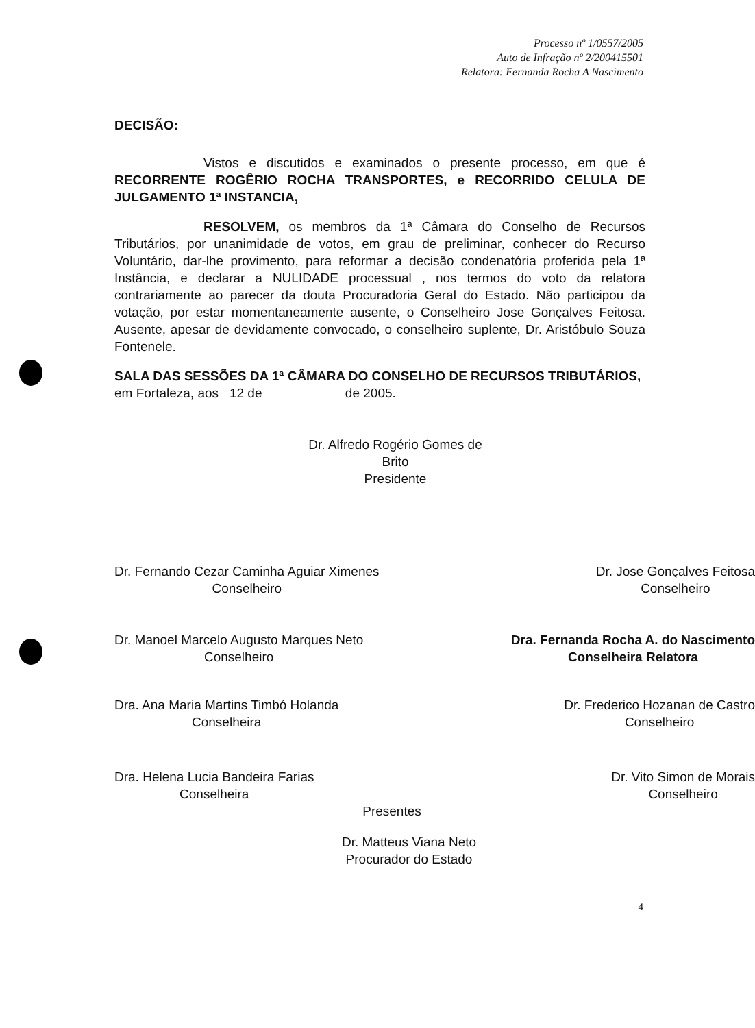Processo nº 1/0557/2005
Auto de Infração nº 2/200415501
Relatora: Fernanda Rocha A Nascimento
DECISÃO:
Vistos e discutidos e examinados o presente processo, em que é RECORRENTE ROGÊRIO ROCHA TRANSPORTES, e RECORRIDO CELULA DE JULGAMENTO 1ª INSTANCIA,
RESOLVEM, os membros da 1ª Câmara do Conselho de Recursos Tributários, por unanimidade de votos, em grau de preliminar, conhecer do Recurso Voluntário, dar-lhe provimento, para reformar a decisão condenatória proferida pela 1ª Instância, e declarar a NULIDADE processual , nos termos do voto da relatora contrariamente ao parecer da douta Procuradoria Geral do Estado. Não participou da votação, por estar momentaneamente ausente, o Conselheiro Jose Gonçalves Feitosa. Ausente, apesar de devidamente convocado, o conselheiro suplente, Dr. Aristóbulo Souza Fontenele.
SALA DAS SESSÕES DA 1ª CÂMARA DO CONSELHO DE RECURSOS TRIBUTÁRIOS,
em Fortaleza, aos 12 de de 2005.
Dr. Alfredo Rogério Gomes de Brito
Presidente
Dr. Fernando Cezar Caminha Aguiar Ximenes
Conselheiro
Dr. Jose Gonçalves Feitosa
Conselheiro
Dr. Manoel Marcelo Augusto Marques Neto
Conselheiro
Dra. Fernanda Rocha A. do Nascimento
Conselheira Relatora
Dra. Ana Maria Martins Timbó Holanda
Conselheira
Dr. Frederico Hozanan de Castro
Conselheiro
Dra. Helena Lucia Bandeira Farias
Conselheira
Dr. Vito Simon de Morais
Conselheiro
Presentes
Dr. Matteus Viana Neto
Procurador do Estado
4